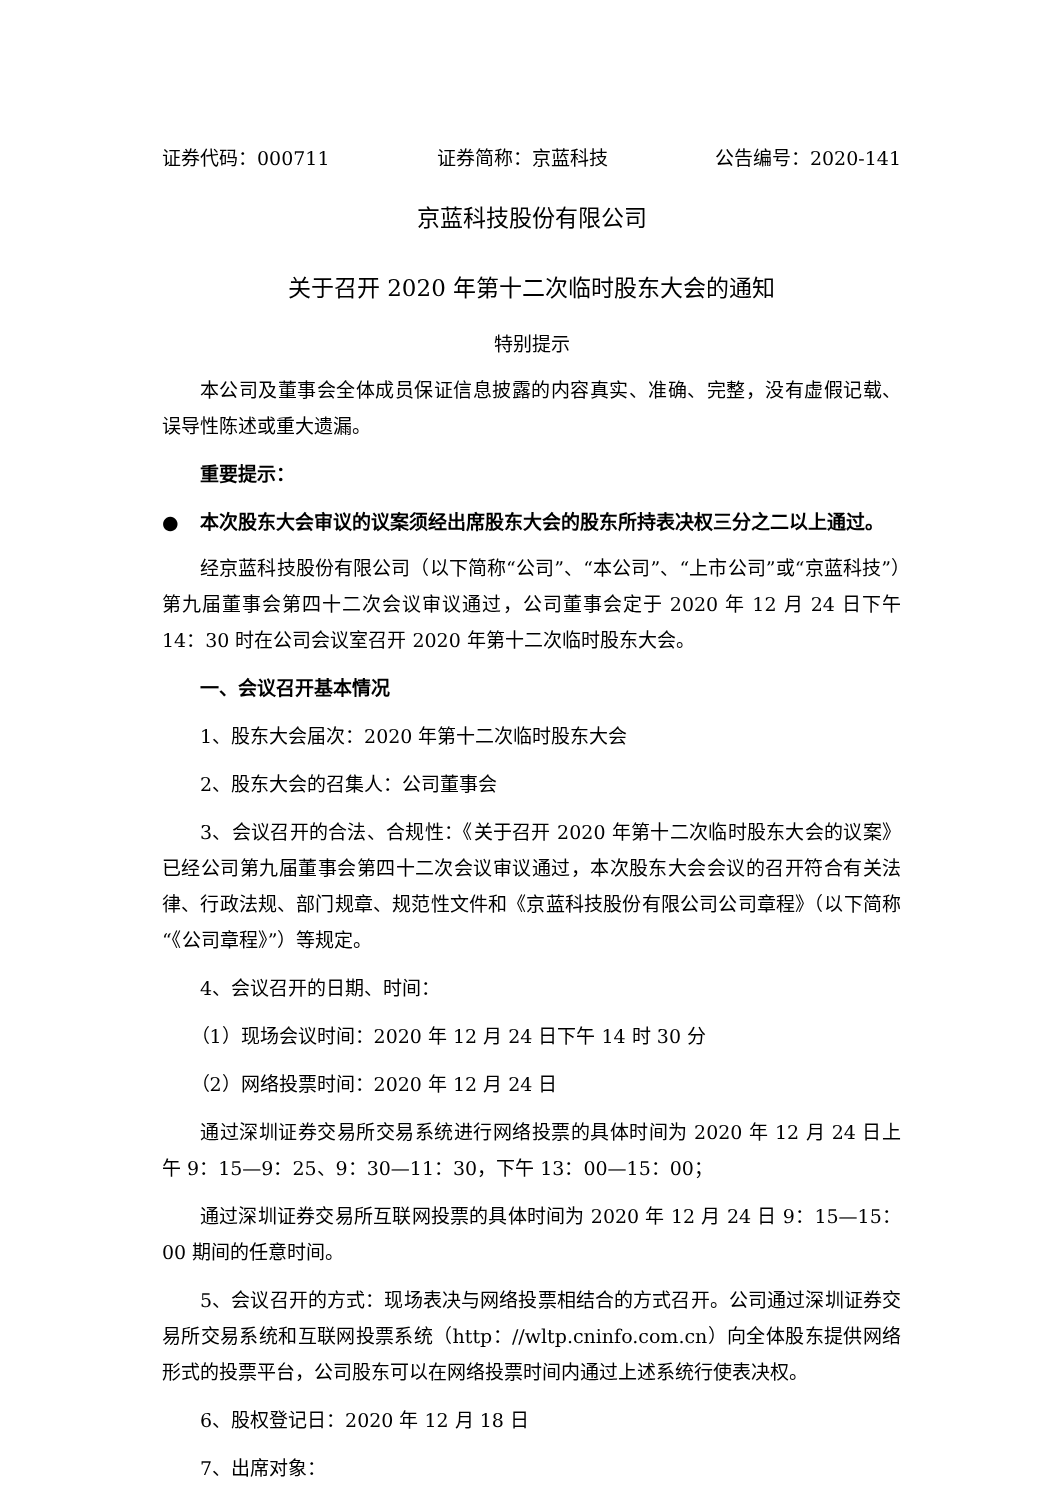证券代码：000711 证券简称：京蓝科技 公告编号：2020-141
京蓝科技股份有限公司
关于召开 2020 年第十二次临时股东大会的通知
特别提示
本公司及董事会全体成员保证信息披露的内容真实、准确、完整，没有虚假记载、误导性陈述或重大遗漏。
重要提示：
● 本次股东大会审议的议案须经出席股东大会的股东所持表决权三分之二以上通过。
经京蓝科技股份有限公司（以下简称“公司”、“本公司”、“上市公司”或“京蓝科技”）第九届董事会第四十二次会议审议通过，公司董事会定于 2020 年 12 月 24 日下午 14：30 时在公司会议室召开 2020 年第十二次临时股东大会。
一、会议召开基本情况
1、股东大会届次：2020 年第十二次临时股东大会
2、股东大会的召集人：公司董事会
3、会议召开的合法、合规性：《关于召开 2020 年第十二次临时股东大会的议案》已经公司第九届董事会第四十二次会议审议通过，本次股东大会会议的召开符合有关法律、行政法规、部门规章、规范性文件和《京蓝科技股份有限公司公司章程》（以下简称“《公司章程》”）等规定。
4、会议召开的日期、时间：
（1）现场会议时间：2020 年 12 月 24 日下午 14 时 30 分
（2）网络投票时间：2020 年 12 月 24 日
通过深圳证券交易所交易系统进行网络投票的具体时间为 2020 年 12 月 24 日上午 9：15—9：25、9：30—11：30，下午 13：00—15：00；
通过深圳证券交易所互联网投票的具体时间为 2020 年 12 月 24 日 9：15—15：00 期间的任意时间。
5、会议召开的方式：现场表决与网络投票相结合的方式召开。公司通过深圳证券交易所交易系统和互联网投票系统（http：//wltp.cninfo.com.cn）向全体股东提供网络形式的投票平台，公司股东可以在网络投票时间内通过上述系统行使表决权。
6、股权登记日：2020 年 12 月 18 日
7、出席对象：